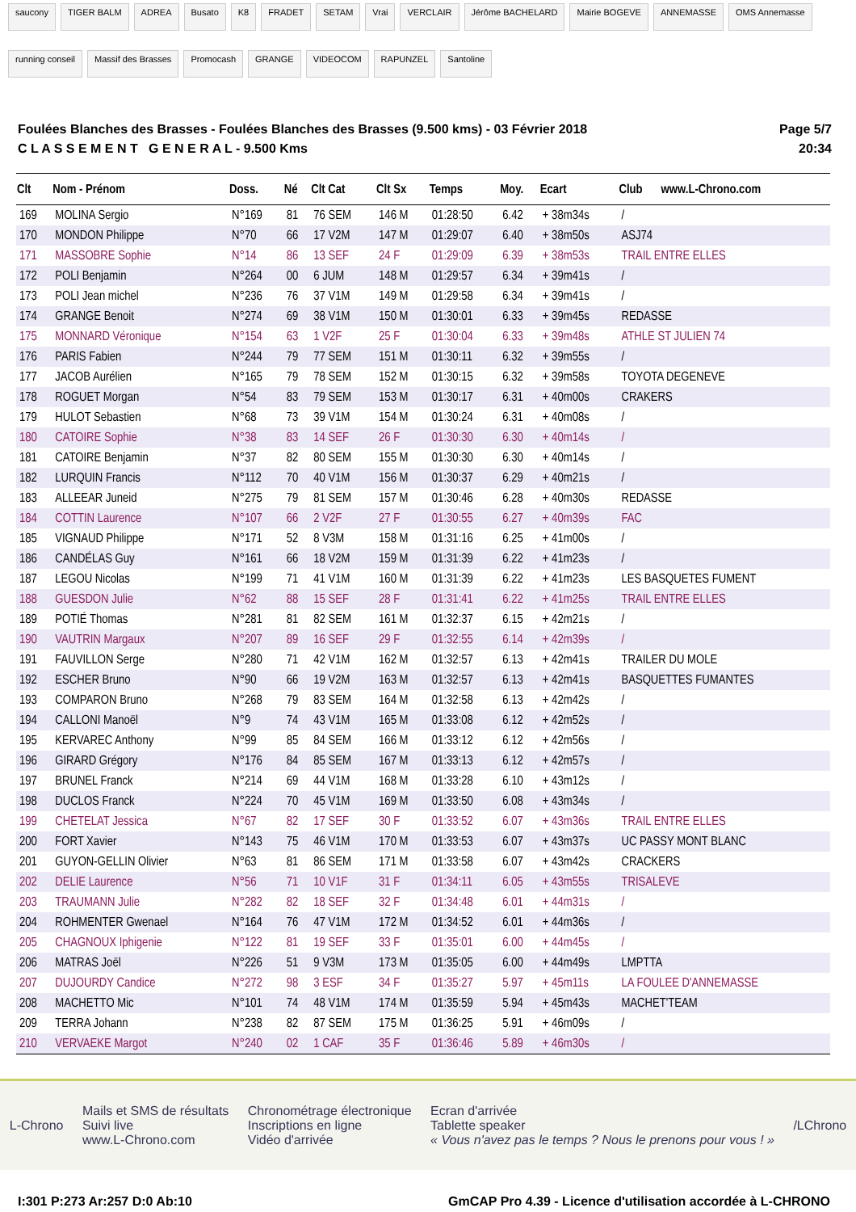saucony TIGER BALM ADREA Busato K8 FRADET SETAM Vrai VERCLAIR Jérôme BACHELARD Mairie BOGEVE ANNEMASSE OMS Annemasse running conseil Massif des Brasses Promocash GRANGE VIDEOCOM RAPUNZEL Santoline
Foulées Blanches des Brasses - Foulées Blanches des Brasses (9.500 kms) - 03 Février 2018
C L A S S E M E N T G E N E R A L - 9.500 Kms
Page 5/7
20:34
| Clt | Nom - Prénom | Doss. | Né | Clt Cat | Clt Sx | Temps | Moy. | Ecart | Club | www.L-Chrono.com |
| --- | --- | --- | --- | --- | --- | --- | --- | --- | --- | --- |
| 169 | MOLINA Sergio | N°169 | 81 | 76 SEM | 146 M | 01:28:50 | 6.42 | + 38m34s | / | |
| 170 | MONDON Philippe | N°70 | 66 | 17 V2M | 147 M | 01:29:07 | 6.40 | + 38m50s | ASJ74 | |
| 171 | MASSOBRE Sophie | N°14 | 86 | 13 SEF | 24 F | 01:29:09 | 6.39 | + 38m53s | TRAIL ENTRE ELLES | |
| 172 | POLI Benjamin | N°264 | 00 | 6 JUM | 148 M | 01:29:57 | 6.34 | + 39m41s | / | |
| 173 | POLI Jean michel | N°236 | 76 | 37 V1M | 149 M | 01:29:58 | 6.34 | + 39m41s | / | |
| 174 | GRANGE Benoit | N°274 | 69 | 38 V1M | 150 M | 01:30:01 | 6.33 | + 39m45s | REDASSE | |
| 175 | MONNARD Véronique | N°154 | 63 | 1 V2F | 25 F | 01:30:04 | 6.33 | + 39m48s | ATHLE ST JULIEN 74 | |
| 176 | PARIS Fabien | N°244 | 79 | 77 SEM | 151 M | 01:30:11 | 6.32 | + 39m55s | / | |
| 177 | JACOB Aurélien | N°165 | 79 | 78 SEM | 152 M | 01:30:15 | 6.32 | + 39m58s | TOYOTA DEGENEVE | |
| 178 | ROGUET Morgan | N°54 | 83 | 79 SEM | 153 M | 01:30:17 | 6.31 | + 40m00s | CRAKERS | |
| 179 | HULOT Sebastien | N°68 | 73 | 39 V1M | 154 M | 01:30:24 | 6.31 | + 40m08s | / | |
| 180 | CATOIRE Sophie | N°38 | 83 | 14 SEF | 26 F | 01:30:30 | 6.30 | + 40m14s | / | |
| 181 | CATOIRE Benjamin | N°37 | 82 | 80 SEM | 155 M | 01:30:30 | 6.30 | + 40m14s | / | |
| 182 | LURQUIN Francis | N°112 | 70 | 40 V1M | 156 M | 01:30:37 | 6.29 | + 40m21s | / | |
| 183 | ALLEEAR Juneid | N°275 | 79 | 81 SEM | 157 M | 01:30:46 | 6.28 | + 40m30s | REDASSE | |
| 184 | COTTIN Laurence | N°107 | 66 | 2 V2F | 27 F | 01:30:55 | 6.27 | + 40m39s | FAC | |
| 185 | VIGNAUD Philippe | N°171 | 52 | 8 V3M | 158 M | 01:31:16 | 6.25 | + 41m00s | / | |
| 186 | CANDÉLAS Guy | N°161 | 66 | 18 V2M | 159 M | 01:31:39 | 6.22 | + 41m23s | / | |
| 187 | LEGOU Nicolas | N°199 | 71 | 41 V1M | 160 M | 01:31:39 | 6.22 | + 41m23s | LES BASQUETES FUMENT | |
| 188 | GUESDON Julie | N°62 | 88 | 15 SEF | 28 F | 01:31:41 | 6.22 | + 41m25s | TRAIL ENTRE ELLES | |
| 189 | POTIÉ Thomas | N°281 | 81 | 82 SEM | 161 M | 01:32:37 | 6.15 | + 42m21s | / | |
| 190 | VAUTRIN Margaux | N°207 | 89 | 16 SEF | 29 F | 01:32:55 | 6.14 | + 42m39s | / | |
| 191 | FAUVILLON Serge | N°280 | 71 | 42 V1M | 162 M | 01:32:57 | 6.13 | + 42m41s | TRAILER DU MOLE | |
| 192 | ESCHER Bruno | N°90 | 66 | 19 V2M | 163 M | 01:32:57 | 6.13 | + 42m41s | BASQUETTES FUMANTES | |
| 193 | COMPARON Bruno | N°268 | 79 | 83 SEM | 164 M | 01:32:58 | 6.13 | + 42m42s | / | |
| 194 | CALLONI Manoël | N°9 | 74 | 43 V1M | 165 M | 01:33:08 | 6.12 | + 42m52s | / | |
| 195 | KERVAREC Anthony | N°99 | 85 | 84 SEM | 166 M | 01:33:12 | 6.12 | + 42m56s | / | |
| 196 | GIRARD Grégory | N°176 | 84 | 85 SEM | 167 M | 01:33:13 | 6.12 | + 42m57s | / | |
| 197 | BRUNEL Franck | N°214 | 69 | 44 V1M | 168 M | 01:33:28 | 6.10 | + 43m12s | / | |
| 198 | DUCLOS Franck | N°224 | 70 | 45 V1M | 169 M | 01:33:50 | 6.08 | + 43m34s | / | |
| 199 | CHETELAT Jessica | N°67 | 82 | 17 SEF | 30 F | 01:33:52 | 6.07 | + 43m36s | TRAIL ENTRE ELLES | |
| 200 | FORT Xavier | N°143 | 75 | 46 V1M | 170 M | 01:33:53 | 6.07 | + 43m37s | UC PASSY MONT BLANC | |
| 201 | GUYON-GELLIN Olivier | N°63 | 81 | 86 SEM | 171 M | 01:33:58 | 6.07 | + 43m42s | CRACKERS | |
| 202 | DELIE Laurence | N°56 | 71 | 10 V1F | 31 F | 01:34:11 | 6.05 | + 43m55s | TRISALEVE | |
| 203 | TRAUMANN Julie | N°282 | 82 | 18 SEF | 32 F | 01:34:48 | 6.01 | + 44m31s | / | |
| 204 | ROHMENTER Gwenael | N°164 | 76 | 47 V1M | 172 M | 01:34:52 | 6.01 | + 44m36s | / | |
| 205 | CHAGNOUX Iphigenie | N°122 | 81 | 19 SEF | 33 F | 01:35:01 | 6.00 | + 44m45s | / | |
| 206 | MATRAS Joël | N°226 | 51 | 9 V3M | 173 M | 01:35:05 | 6.00 | + 44m49s | LMPTTA | |
| 207 | DUJOURDY Candice | N°272 | 98 | 3 ESF | 34 F | 01:35:27 | 5.97 | + 45m11s | LA FOULEE D'ANNEMASSE | |
| 208 | MACHETTO Mic | N°101 | 74 | 48 V1M | 174 M | 01:35:59 | 5.94 | + 45m43s | MACHET'TEAM | |
| 209 | TERRA Johann | N°238 | 82 | 87 SEM | 175 M | 01:36:25 | 5.91 | + 46m09s | / | |
| 210 | VERVAEKE Margot | N°240 | 02 | 1 CAF | 35 F | 01:36:46 | 5.89 | + 46m30s | / | |
L-Chrono
Mails et SMS de résultats
Suivi live
www.L-Chrono.com
Chronométrage électronique
Inscriptions en ligne
Vidéo d'arrivée
Ecran d'arrivée
Tablette speaker
« Vous n'avez pas le temps ? Nous le prenons pour vous ! »
/LChrono
I:301 P:273 Ar:257 D:0 Ab:10 GmCAP Pro 4.39 - Licence d'utilisation accordée à L-CHRONO